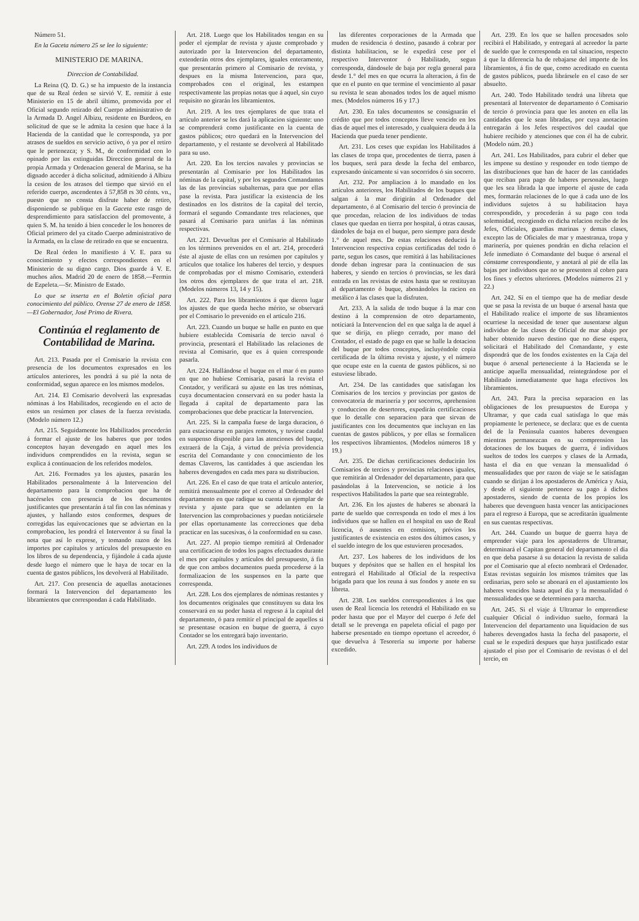Número 51.
En la Gaceta número 25 se lee lo siguiente:
MINISTERIO DE MARINA.
Direccion de Contabilidad.
La Reina (Q. D. G.) se ha impuesto de la instancia que de su Real órden se sirvió V. E. remitir á este Ministerio en 15 de abril último, promovida por el Oficial segundo retirado del Cuerpo administrativo de la Armada D. Angel Albizu, residente en Burdeos, en solicitud de que se le admita la cesion que hace á la Hacienda de la cantidad que le corresponda, ya por atrasos de sueldos en servicio activo, ó ya por el retiro que le pertenezca; y S. M., de conformidad con lo opinado por las extinguidas Direccion general de la propia Armada y Ordenacion general de Marina, se ha dignado acceder á dicha solicitud, admitiendo á Albizu la cesion de los atrasos del tiempo que sirvió en el referido cuerpo, ascendentes á 57,858 rs 30 cénts. vn., puesto que no consta disfrute haber de retiro, disponiendo se publique en la Gaceta este rasgo de desprendimiento para satisfaccion del promovente, á quien S. M. ha tenido á bien conceder le los honores de Oficial primero del ya citado Cuerpo administrativo de la Armada, en la clase de retirado en que se encuentra.
De Real órden lo manifiesto á V. E. para su conocimiento y efectos correspondientes en el Ministerio de su digno cargo. Dios guarde á V. E. muchos años. Madrid 20 de enero de 1858.—Fermin de Ezpeleta.—Sr. Ministro de Estado.
Lo que se inserta en el Boletin oficial para conocimiento del público. Orense 27 de enero de 1858.—El Gobernador, José Primo de Rivera.
Continúa el reglamento de Contabilidad de Marina.
Art. 213. Pasada por el Comisario la revista con presencia de los documentos expresados en los artículos anteriores, les pondrá á su pié la nota de conformidad, segun aparece en los mismos modelos.
Art. 214. El Comisario devolverá las expresadas nóminas á los Habilitados, recogiendo en el acto de estos un resúmen por clases de la fuerza revistada. (Modelo número 12.)
Art. 215. Seguidamente los Habilitados procederán á formar el ajuste de los haberes que por todos conceptos hayan devengado en aquel mes los individuos comprendidos en la revista, segun se explica á continuacion de los referidos modelos.
Art. 216. Formados ya los ajustes, pasarán los Habilitados personalmente á la Intervencion del departamento para la comprobacion que ha de hacérseles con presencia de los documentos justificantes que presentarán á tal fin con las nóminas y ajustes, y hallando estos conformes, despues de corregidas las equivocaciones que se adviertan en la comprobacion, les pondrá el Interventor á su final la nota que así lo exprese, y tomando razon de los importes por capítulos y artículos del presupuesto en los libros de su dependencia, y fijándole á cada ajuste desde luego el número que le haya de tocar en la cuenta de gastos públicos, los devolverá al Habilitado.
Art. 217. Con presencia de aquellas anotaciones formará la Intervencion del departamento los libramientos que correspondan á cada Habilitado.
Art. 218. Luego que los Habilitados tengan en su poder el ejemplar de revista y ajuste comprobado y autorizado por la Intervencion del departamento, extenderán otros dos ejemplares, iguales enteramente, que presentarán primero al Comisario de revista, y despues en la misma Intervencion, para que, comprobados con el original, les estampen respectivamente las propias notas que á aquel, sin cuyo requisito no girarán los libramientos.
Art. 219. A los tres ejemplares de que trata el artículo anterior se les dará la aplicacion siguiente: uno se comprenderá como justificante en la cuenta de gastos públicos; otro quedará en la Intervencion del departamento, y el restante se devolverá al Habilitado para su uso.
Art. 220. En los tercios navales y provincias se presentarán al Comisario por los Habilitados las nóminas de la capital, y por los segundos Comandantes las de las provincias subalternas, para que por ellas pase la revista. Para justificar la existencia de los destinados en los distritos de la capital del tercio, formará el segundo Comandante tres relaciones, que pasará al Comisario para unirlas á las nóminas respectivas.
Art. 221. Devueltas por el Comisario al Habilitado en los términos prevenidos en el art. 214, procederá éste al ajuste de ellas con un resúmen por capítulos y artículos que totalice los haberes del tercio, y despues de comprobadas por el mismo Comisario, extenderá los otros dos ejemplares de que trata el art. 218. (Modelos números 13, 14 y 15).
Art. 222. Para los libramientos á que dieren lugar los ajustes de que queda hecho mérito, se observará por el Comisario lo prevenido en el artículo 216.
Art. 223. Cuando un buque se halle en punto en que hubiere establecida Comisaría de tercio naval ó provincia, presentará el Habilitado las relaciones de revista al Comisario, que es á quien corresponde pasarla.
Art. 224. Hallándose el buque en el mar ó en punto en que no hubiese Comisaría, pasará la revista el Contador, y verificará su ajuste en las tres nóminas, cuya documentacion conservará en su poder hasta la llegada á capital de departamento para las comprobaciones que debe practicar la Intervencion.
Art. 225. Si la campaña fuese de larga duracion, ó para estacionarse en parajes remotos, y tuviese caudal en suspenso disponible para las atenciones del buque, extraerá de la Caja, á virtud de prévia providencia escrita del Comandante y con conocimiento de los demas Claveros, las cantidades á que asciendan los haberes devengados en cada mes para su distribucion.
Art. 226. En el caso de que trata el artículo anterior, remitirá mensualmente por el correo al Ordenador del departamento en que radique su cuenta un ejemplar de revista y ajuste para que se adelanten en la Intervencion las comprobaciones y puedan noticiársele por ellas oportunamente las correcciones que deba practicar en las sucesivas, ó la conformidad en su caso.
Art. 227. Al propio tiempo remitirá al Ordenador una certificacion de todos los pagos efectuados durante el mes por capítulos y artículos del presupuesto, á fin de que con ambos documentos pueda procederse á la formalizacion de los suspensos en la parte que corresponda.
Art. 228. Los dos ejemplares de nóminas restantes y los documentos originales que constituyen su data los conservará en su poder hasta el regreso á la capital del departamento, ó para remitir el principal de aquellos si se presentase ocasion en buque de guerra, á cuyo Contador se los entregará bajo inventario.
Art. 229. A todos los individuos de
las diferentes corporaciones de la Armada que muden de residencia ó destino, pasando á cobrar por distinta habilitacion, se le expedirá cese por el respectivo Interventor ó Habilitado, segun corresponda, dándosele de baja por regla general para desde 1.° del mes en que ocurra la alteracion, á fin de que en el punto en que termine el vencimiento al pasar su revista le sean abonados todos los de aquel mismo mes. (Modelos números 16 y 17.)
Art. 230. En tales documentos se consignarán el crédito que por todos conceptos lleve vencido en los dias de aquel mes el interesado, y cualquiera deuda á la Hacienda que pueda tener pendiente.
Art. 231. Los ceses que expidan los Habilitados á las clases de tropa que, procedentes de tierra, pasen á los buques, será para desde la fecha del embarco, expresando únicamente si van socorridos ó sin socorro.
Art. 232. Por ampliacion á lo mandado en los artículos anteriores, los Habilitados de los buques que salgan á la mar dirigirán al Ordenador del departamento, ó al Comisario del tercio ó provincia de que procedan, relacion de los individuos de todas clases que quedan en tierra por hospital, ú otras causas, dándoles de baja en el buque, pero siempre para desde 1.° de aquel mes. De estas relaciones deducirá la Intervencion respectiva copias certificadas del todo ó parte, segun los casos, que remitirá á las habilitaciones donde deban ingresar para la continuacion de sus haberes, y siendo en tercios ó provincias, se les dará entrada en las revistas de estos hasta que se restituyan al departamento ó buque, abonándoles la racion en metálico á las clases que la disfruten.
Art. 233. A la salida de todo buque á la mar con destino á la comprension de otro departamento, noticiará la Intervencion del en que salga la de aquel á que se dirija, en pliego cerrado, por mano del Contador, el estado de pago en que se halle la dotacion del buque por todos conceptos, incluyéndole copia certificada de la última revista y ajuste, y el número que ocupe este en la cuenta de gastos públicos, si no estuviese librado.
Art. 234. De las cantidades que satisfagan los Comisarios de los tercios y provincias por gastos de convocatoria de marinería y por socorros, aprehension y conduccion de desertores, expedirán certificaciones que lo detalle con separacion para que sirvan de justificantes con los documentos que incluyan en las cuentas de gastos públicos, y por ellas se formalicen los respectivos libramientos. (Modelos números 18 y 19.)
Art. 235. De dichas certificaciones deducirán los Comisarios de tercios y provincias relaciones iguales, que remitirán al Ordenador del departamento, para que pasándolas á la Intervencion, se noticie á los respectivos Habilitados la parte que sea reintegrable.
Art. 236. En los ajustes de haberes se abonará la parte de sueldo que corresponda en todo el mes á los individuos que se hallen en el hospital en uso de Real licencia, ó ausentes en comision, prévios los justificantes de existencia en estos dos últimos casos, y el sueldo íntegro de los que estuvieren procesados.
Art. 237. Los haberes de los individuos de los buques y depósitos que se hallen en el hospital los entregará el Habilitado al Oficial de la respectiva brigada para que los reuna á sus fondos y anote en su libreta.
Art. 238. Los sueldos correspondientes á los que usen de Real licencia los retendrá el Habilitado en su poder hasta que por el Mayor del cuerpo ó Jefe del detall se le prevenga en papeleta oficial el pago por haberse presentado en tiempo oportuno el acreedor, ó que devuelva á Tesorería su importe por haberse excedido.
Art. 239. En los que se hallen procesados solo recibirá el Habilitado, y entregará al acreedor la parte de sueldo que le corresponda en tal situacion, respecto á que la diferencia ha de rebajarse del importe de los libramientos, á fin de que, como acreditado en cuenta de gastos públicos, pueda librársele en el caso de ser absuelto.
Art. 240. Todo Habilitado tendrá una libreta que presentará al Interventor de departamento ó Comisario de tercio ó provincia para que les anoten en ella las cantidades que le sean libradas, por cuya anotacion entregarán á los Jefes respectivos del caudal que hubiere recibido y atenciones que con él ha de cubrir. (Modelo núm. 20.)
Art. 241. Los Habilitados, para cubrir el deber que les impone su destino y responder en todo tiempo de las distribuciones que han de hacer de las cantidades que reciban para pago de haberes personales, luego que les sea librada la que importe el ajuste de cada mes, formarán relaciones de lo que á cada uno de los individuos sujetos á su habilitacion haya correspondido, y procederán á su pago con toda solemnidad, recogiendo en dicha relacion recibo de los Jefes, Oficiales, guardias marinas y demas clases, excepto las de Oficiales de mar y maestranza, tropa y marinería, por quienes pondrán en dicha relacion el Jefe inmediato ó Comandante del buque ó arsenal el cónstame correspondiente, y anotará al pié de ella las bajas por individuos que no se presenten al cobro para los fines y efectos ulteriores. (Modelos números 21 y 22.)
Art. 242. Si en el tiempo que ha de mediar desde que se pasa la revista de un buque ó arsenal hasta que el Habilitado realice el importe de sus libramientos ocurriese la necesidad de tener que ausentarse algun individuo de las clases de Oficial de mar abajo por haber obtenido nuevo destino que no diese espera, solicitará el Habilitado del Comandante, y este dispondrá que de los fondos existentes en la Caja del buque ó arsenal perteneciente á la Hacienda se le anticipe aquella mensualidad, reintegrándose por el Habilitado inmediatamente que haga efectivos los libramientos.
Art. 243. Para la precisa separacion en las obligaciones de los presupuestos de Europa y Ultramar, y que cada cual satisfaga lo que más propiamente le pertenece, se declara: que es de cuenta del de la Península cuantos haberes devenguen mientras permanezcan en su comprension las dotaciones de los buques de guerra, é individuos sueltos de todos los cuerpos y clases de la Armada, hasta el dia en que venzan la mensualidad ó mensualidades que por razon de viaje se le satisfagan cuando se dirijan á los apostaderos de América y Asia, y desde el siguiente pertenece su pago á dichos apostaderos, siendo de cuenta de los propios los haberes que devenguen hasta vencer las anticipaciones para el regreso á Europa, que se acreditarán igualmente en sus cuentas respectivas.
Art. 244. Cuando un buque de guerra haya de emprender viaje para los apostaderos de Ultramar, determinará el Capitan general del departamento el dia en que deba pasarse á su dotacion la revista de salida por el Comisario que al efecto nombrará el Ordenador. Estas revistas seguirán los mismos trámites que las ordinarias, pero solo se abonará en el ajustamiento los haberes vencidos hasta aquel dia y la mensualidad ó mensualidades que se determinen para marcha.
Art. 245. Si el viaje á Ultramar lo emprendiese cualquier Oficial ó individuo suelto, formará la Intervencion del departamento una liquidacion de sus haberes devengados hasta la fecha del pasaporte, el cual se le expedirá despues que haya justificado estar ajustado el piso por el Comisario de revistas ó el del tercio, en